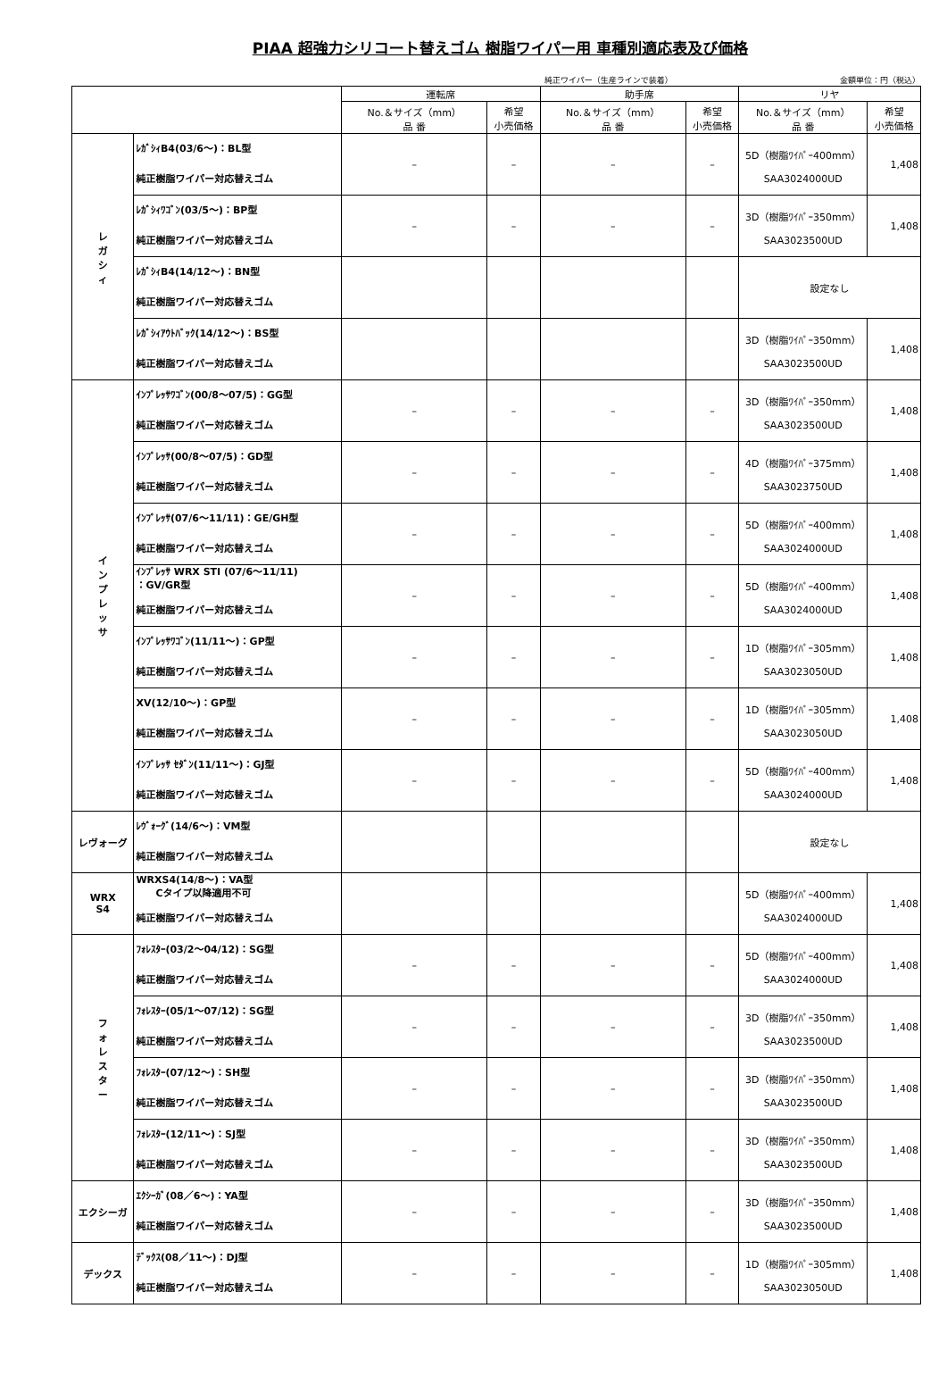PIAA 超強力シリコート替えゴム 樹脂ワイパー用 車種別適応表及び価格
純正ワイパー（生産ラインで装着） 金額単位：円（税込）
| | | 運転席 | | 助手席 | | リヤ | |
| --- | --- | --- | --- | --- | --- | --- | --- |
| | | No.＆サイズ（mm） 品 番 | 希望 小売価格 | No.＆サイズ（mm） 品 番 | 希望 小売価格 | No.＆サイズ（mm） 品 番 | 希望 小売価格 |
| レ ガ シ ィ | ﾚｶﾞｼｨB4(03/6～)：BL型 純正樹脂ワイパー対応替えゴム | – | – | – | – | 5D（樹脂ﾜｲﾊﾟｰ400mm） SAA3024000UD | 1,408 |
| | ﾚｶﾞｼｨﾜｺﾞﾝ(03/5～)：BP型 純正樹脂ワイパー対応替えゴム | – | – | – | – | 3D（樹脂ﾜｲﾊﾟｰ350mm） SAA3023500UD | 1,408 |
| | ﾚｶﾞｼｨB4(14/12～)：BN型 純正樹脂ワイパー対応替えゴム | | | | | 設定なし | |
| | ﾚｶﾞｼｨｱｳﾄﾊﾞｯｸ(14/12～)：BS型 純正樹脂ワイパー対応替えゴム | | | | | 3D（樹脂ﾜｲﾊﾟｰ350mm） SAA3023500UD | 1,408 |
| イ ン プ レ ッ サ | ｲﾝﾌﾟﾚｯｻﾜｺﾞﾝ(00/8～07/5)：GG型 純正樹脂ワイパー対応替えゴム | – | – | – | – | 3D（樹脂ﾜｲﾊﾟｰ350mm） SAA3023500UD | 1,408 |
| | ｲﾝﾌﾟﾚｯｻ(00/8～07/5)：GD型 純正樹脂ワイパー対応替えゴム | – | – | – | – | 4D（樹脂ﾜｲﾊﾟｰ375mm） SAA3023750UD | 1,408 |
| | ｲﾝﾌﾟﾚｯｻ(07/6～11/11)：GE/GH型 純正樹脂ワイパー対応替えゴム | – | – | – | – | 5D（樹脂ﾜｲﾊﾟｰ400mm） SAA3024000UD | 1,408 |
| | ｲﾝﾌﾟﾚｯｻ WRX STI (07/6～11/11) ：GV/GR型 純正樹脂ワイパー対応替えゴム | – | – | – | – | 5D（樹脂ﾜｲﾊﾟｰ400mm） SAA3024000UD | 1,408 |
| | ｲﾝﾌﾟﾚｯｻﾜｺﾞﾝ(11/11～)：GP型 純正樹脂ワイパー対応替えゴム | – | – | – | – | 1D（樹脂ﾜｲﾊﾟｰ305mm） SAA3023050UD | 1,408 |
| | XV(12/10～)：GP型 純正樹脂ワイパー対応替えゴム | – | – | – | – | 1D（樹脂ﾜｲﾊﾟｰ305mm） SAA3023050UD | 1,408 |
| | ｲﾝﾌﾟﾚｯｻ ｾﾀﾞﾝ(11/11～)：GJ型 純正樹脂ワイパー対応替えゴム | – | – | – | – | 5D（樹脂ﾜｲﾊﾟｰ400mm） SAA3024000UD | 1,408 |
| レヴォーグ | ﾚｳﾞｫｰｸﾞ(14/6～)：VM型 純正樹脂ワイパー対応替えゴム | | | | | 設定なし | |
| WRX S4 | WRXS4(14/8～)：VA型 Cタイプ以降適用不可 純正樹脂ワイパー対応替えゴム | | | | | 5D（樹脂ﾜｲﾊﾟｰ400mm） SAA3024000UD | 1,408 |
| フ ォ レ ス タ ー | ﾌｫﾚｽﾀｰ(03/2～04/12)：SG型 純正樹脂ワイパー対応替えゴム | – | – | – | – | 5D（樹脂ﾜｲﾊﾟｰ400mm） SAA3024000UD | 1,408 |
| | ﾌｫﾚｽﾀｰ(05/1～07/12)：SG型 純正樹脂ワイパー対応替えゴム | – | – | – | – | 3D（樹脂ﾜｲﾊﾟｰ350mm） SAA3023500UD | 1,408 |
| | ﾌｫﾚｽﾀｰ(07/12～)：SH型 純正樹脂ワイパー対応替えゴム | – | – | – | – | 3D（樹脂ﾜｲﾊﾟｰ350mm） SAA3023500UD | 1,408 |
| | ﾌｫﾚｽﾀｰ(12/11～)：SJ型 純正樹脂ワイパー対応替えゴム | – | – | – | – | 3D（樹脂ﾜｲﾊﾟｰ350mm） SAA3023500UD | 1,408 |
| エクシーガ | ｴｸｼｰｶﾞ(08／6～)：YA型 純正樹脂ワイパー対応替えゴム | – | – | – | – | 3D（樹脂ﾜｲﾊﾟｰ350mm） SAA3023500UD | 1,408 |
| デックス | ﾃﾞｯｸｽ(08／11～)：DJ型 純正樹脂ワイパー対応替えゴム | – | – | – | – | 1D（樹脂ﾜｲﾊﾟｰ305mm） SAA3023050UD | 1,408 |